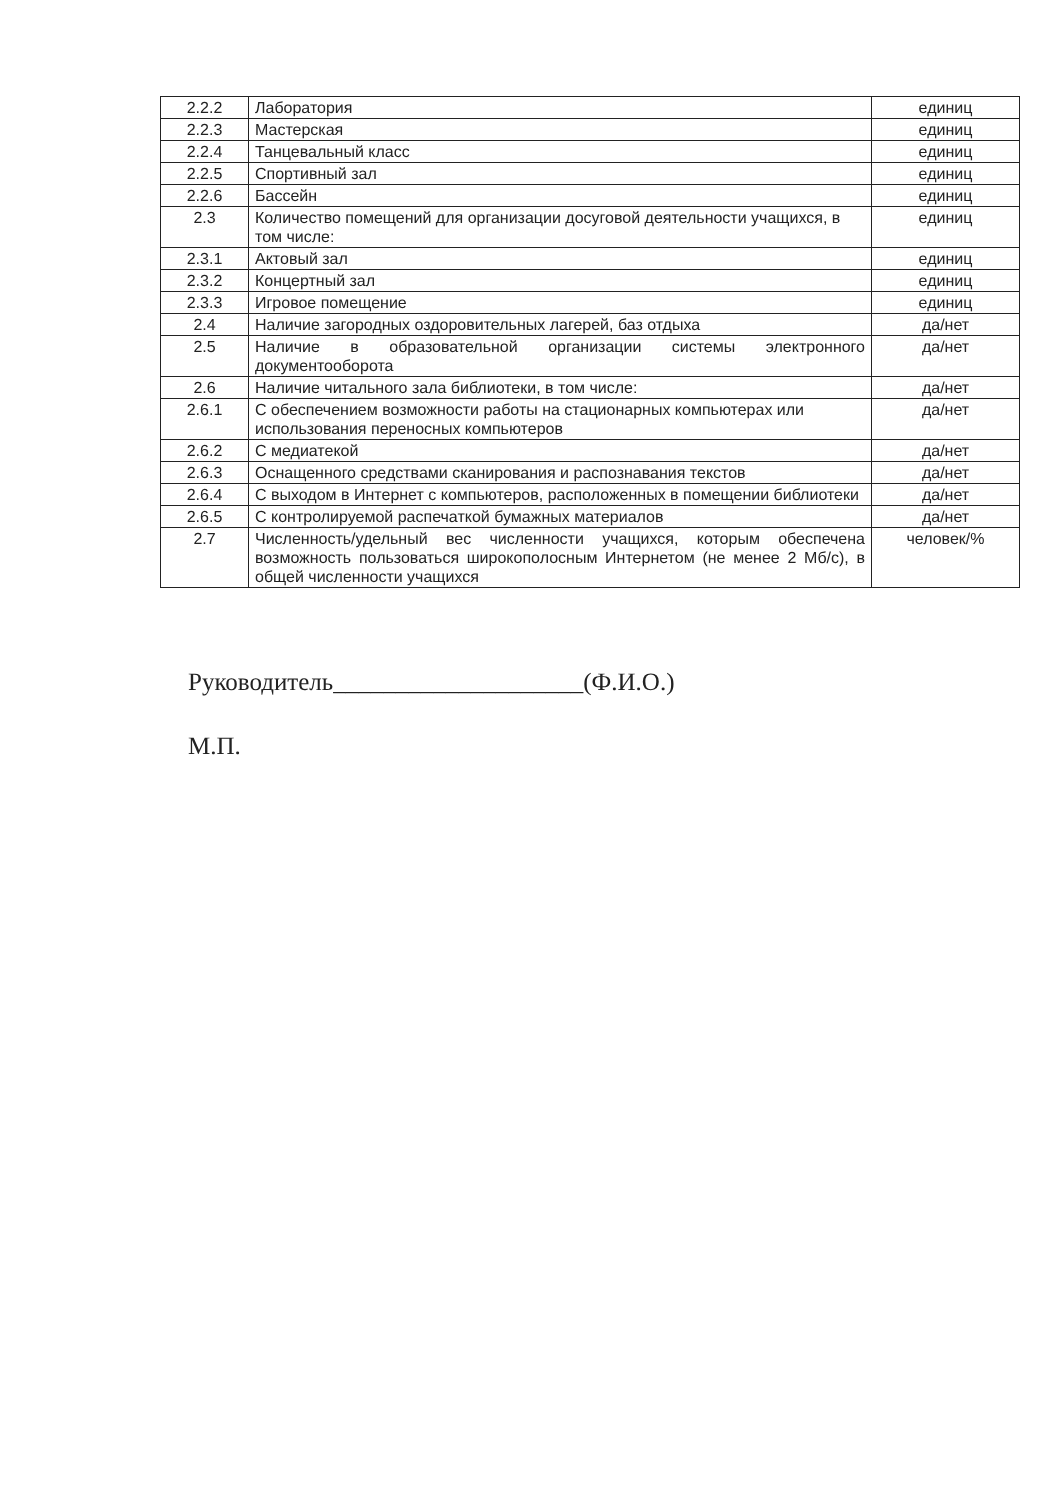| 2.2.2 | Лаборатория | единиц |
| 2.2.3 | Мастерская | единиц |
| 2.2.4 | Танцевальный класс | единиц |
| 2.2.5 | Спортивный зал | единиц |
| 2.2.6 | Бассейн | единиц |
| 2.3 | Количество помещений для организации досуговой деятельности учащихся, в том числе: | единиц |
| 2.3.1 | Актовый зал | единиц |
| 2.3.2 | Концертный зал | единиц |
| 2.3.3 | Игровое помещение | единиц |
| 2.4 | Наличие загородных оздоровительных лагерей, баз отдыха | да/нет |
| 2.5 | Наличие в образовательной организации системы электронного документооборота | да/нет |
| 2.6 | Наличие читального зала библиотеки, в том числе: | да/нет |
| 2.6.1 | С обеспечением возможности работы на стационарных компьютерах или использования переносных компьютеров | да/нет |
| 2.6.2 | С медиатекой | да/нет |
| 2.6.3 | Оснащенного средствами сканирования и распознавания текстов | да/нет |
| 2.6.4 | С выходом в Интернет с компьютеров, расположенных в помещении библиотеки | да/нет |
| 2.6.5 | С контролируемой распечаткой бумажных материалов | да/нет |
| 2.7 | Численность/удельный вес численности учащихся, которым обеспечена возможность пользоваться широкополосным Интернетом (не менее 2 Мб/с), в общей численности учащихся | человек/% |
Руководитель____________________(Ф.И.О.)
М.П.